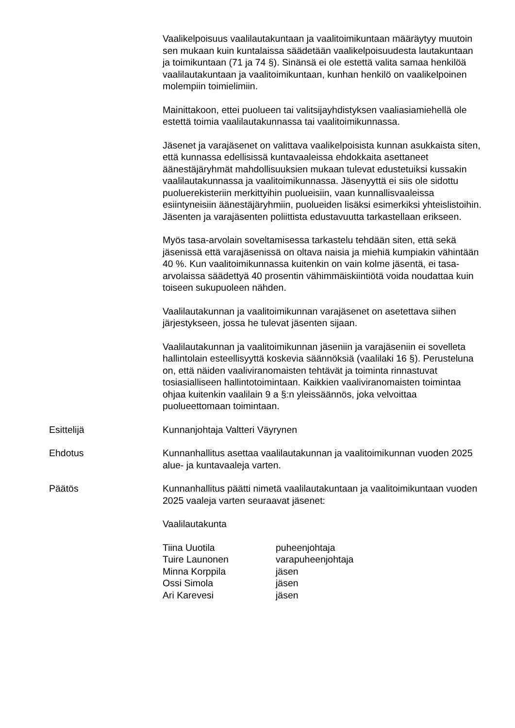Vaalikelpoisuus vaalilautakuntaan ja vaalitoimikuntaan määräytyy muutoin sen mukaan kuin kuntalaissa säädetään vaalikelpoisuudesta lautakuntaan ja toimikuntaan (71 ja 74 §). Sinänsä ei ole estettä valita samaa henkilöä vaalilautakuntaan ja vaalitoimikuntaan, kunhan henkilö on vaalikelpoinen molempiin toimielimiin.
Mainittakoon, ettei puolueen tai valitsijayhdistyksen vaaliasiamiehellä ole estettä toimia vaalilautakunnassa tai vaalitoimikunnassa.
Jäsenet ja varajäsenet on valittava vaalikelpoisista kunnan asukkaista siten, että kunnassa edellisissä kuntavaaleissa ehdokkaita asettaneet äänestäjäryhmät mahdollisuuksien mukaan tulevat edustetuiksi kussakin vaalilautakunnassa ja vaalitoimikunnassa. Jäsenyyttä ei siis ole sidottu puoluerekisteriin merkittyihin puolueisiin, vaan kunnallisvaaleissa esiintyneisiin äänestäjäryhmiin, puolueiden lisäksi esimerkiksi yhteislistoihin. Jäsenten ja varajäsenten poliittista edustavuutta tarkastellaan erikseen.
Myös tasa-arvolain soveltamisessa tarkastelu tehdään siten, että sekä jäsenissä että varajäsenissä on oltava naisia ja miehiä kumpiakin vähintään 40 %. Kun vaalitoimikunnassa kuitenkin on vain kolme jäsentä, ei tasa-arvolaissa säädettyä 40 prosentin vähimmäiskiintiötä voida noudattaa kuin toiseen sukupuoleen nähden.
Vaalilautakunnan ja vaalitoimikunnan varajäsenet on asetettava siihen järjestykseen, jossa he tulevat jäsenten sijaan.
Vaalilautakunnan ja vaalitoimikunnan jäseniin ja varajäseniin ei sovelleta hallintolain esteellisyyttä koskevia säännöksiä (vaalilaki 16 §). Perusteluna on, että näiden vaaliviranomaisten tehtävät ja toiminta rinnastuvat tosiasialliseen hallintotoimintaan. Kaikkien vaaliviranomaisten toimintaa ohjaa kuitenkin vaalilain 9 a §:n yleissäännös, joka velvoittaa puolueettomaan toimintaan.
Esittelijä Kunnanjohtaja Valtteri Väyrynen
Ehdotus Kunnanhallitus asettaa vaalilautakunnan ja vaalitoimikunnan vuoden 2025 alue- ja kuntavaaleja varten.
Päätös Kunnanhallitus päätti nimetä vaalilautakuntaan ja vaalitoimikuntaan vuoden 2025 vaaleja varten seuraavat jäsenet:
Vaalilautakunta
Tiina Uuotila puheenjohtaja
Tuire Launonen varapuheenjohtaja
Minna Korppila jäsen
Ossi Simola jäsen
Ari Karevesi jäsen